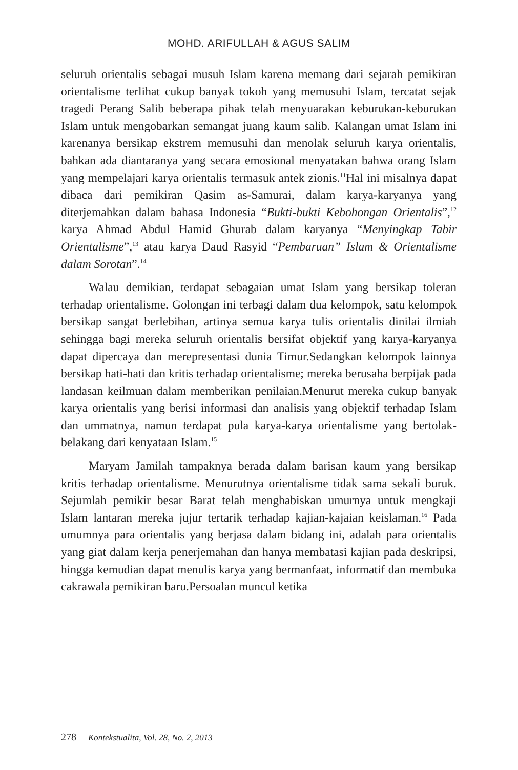MOHD. ARIFULLAH & AGUS SALIM
seluruh orientalis sebagai musuh Islam karena memang dari sejarah pemikiran orientalisme terlihat cukup banyak tokoh yang memusuhi Islam, tercatat sejak tragedi Perang Salib beberapa pihak telah menyuarakan keburukan-keburukan Islam untuk mengobarkan semangat juang kaum salib. Kalangan umat Islam ini karenanya bersikap ekstrem memusuhi dan menolak seluruh karya orientalis, bahkan ada diantaranya yang secara emosional menyatakan bahwa orang Islam yang mempelajari karya orientalis termasuk antek zionis.<sup>11</sup>Hal ini misalnya dapat dibaca dari pemikiran Qasim as-Samurai, dalam karya-karyanya yang diterjemahkan dalam bahasa Indonesia “Bukti-bukti Kebohongan Orientalis”,<sup>12</sup> karya Ahmad Abdul Hamid Ghurab dalam karyanya “Menyingkap Tabir Orientalisme”,<sup>13</sup> atau karya Daud Rasyid “Pembaruan” Islam & Orientalisme dalam Sorotan”.<sup>14</sup>
Walau demikian, terdapat sebagaian umat Islam yang bersikap toleran terhadap orientalisme. Golongan ini terbagi dalam dua kelompok, satu kelompok bersikap sangat berlebihan, artinya semua karya tulis orientalis dinilai ilmiah sehingga bagi mereka seluruh orientalis bersifat objektif yang karya-karyanya dapat dipercaya dan merepresentasi dunia Timur.Sedangkan kelompok lainnya bersikap hati-hati dan kritis terhadap orientalisme; mereka berusaha berpijak pada landasan keilmuan dalam memberikan penilaian.Menurut mereka cukup banyak karya orientalis yang berisi informasi dan analisis yang objektif terhadap Islam dan ummatnya, namun terdapat pula karya-karya orientalisme yang bertolak-belakang dari kenyataan Islam.<sup>15</sup>
Maryam Jamilah tampaknya berada dalam barisan kaum yang bersikap kritis terhadap orientalisme. Menurutnya orientalisme tidak sama sekali buruk. Sejumlah pemikir besar Barat telah menghabiskan umurnya untuk mengkaji Islam lantaran mereka jujur tertarik terhadap kajian-kajaian keislaman.<sup>16</sup> Pada umumnya para orientalis yang berjasa dalam bidang ini, adalah para orientalis yang giat dalam kerja penerjemahan dan hanya membatasi kajian pada deskripsi, hingga kemudian dapat menulis karya yang bermanfaat, informatif dan membuka cakrawala pemikiran baru.Persoalan muncul ketika
278 Kontekstualita, Vol. 28, No. 2, 2013